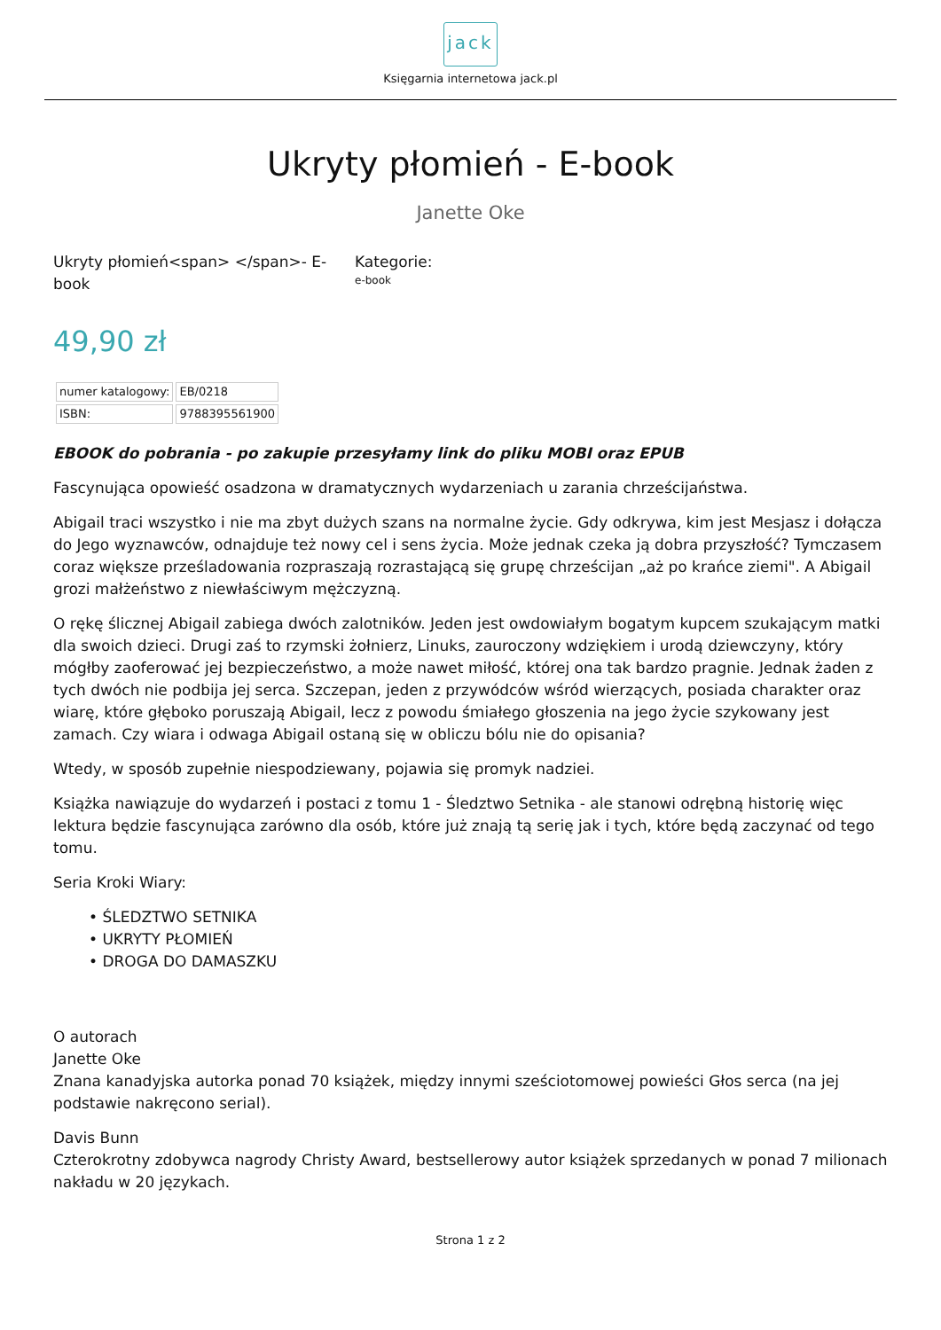jack
Księgarnia internetowa jack.pl
Ukryty płomień - E-book
Janette Oke
Ukryty płomień<span> </span>- E-book
Kategorie:
e-book
49,90 zł
| numer katalogowy: | EB/0218 |
| ISBN: | 9788395561900 |
EBOOK do pobrania - po zakupie przesyłamy link do pliku MOBI oraz EPUB
Fascynująca opowieść osadzona w dramatycznych wydarzeniach u zarania chrześcijaństwa.
Abigail traci wszystko i nie ma zbyt dużych szans na normalne życie. Gdy odkrywa, kim jest Mesjasz i dołącza do Jego wyznawców, odnajduje też nowy cel i sens życia. Może jednak czeka ją dobra przyszłość? Tymczasem coraz większe prześladowania rozpraszają rozrastającą się grupę chrześcijan „aż po krańce ziemi". A Abigail grozi małżeństwo z niewłaściwym mężczyzną.
O rękę ślicznej Abigail zabiega dwóch zalotników. Jeden jest owdowiałym bogatym kupcem szukającym matki dla swoich dzieci. Drugi zaś to rzymski żołnierz, Linuks, zauroczony wdziękiem i urodą dziewczyny, który mógłby zaoferować jej bezpieczeństwo, a może nawet miłość, której ona tak bardzo pragnie. Jednak żaden z tych dwóch nie podbija jej serca. Szczepan, jeden z przywódców wśród wierzących, posiada charakter oraz wiarę, które głęboko poruszają Abigail, lecz z powodu śmiałego głoszenia na jego życie szykowany jest zamach. Czy wiara i odwaga Abigail ostaną się w obliczu bólu nie do opisania?
Wtedy, w sposób zupełnie niespodziewany, pojawia się promyk nadziei.
Książka nawiązuje do wydarzeń i postaci z tomu 1 - Śledztwo Setnika - ale stanowi odrębną historię więc lektura będzie fascynująca zarówno dla osób, które już znają tą serię jak i tych, które będą zaczynać od tego tomu.
Seria Kroki Wiary:
• ŚLEDZTWO SETNIKA
• UKRYTY PŁOMIEŃ
• DROGA DO DAMASZKU
O autorach
Janette Oke
Znana kanadyjska autorka ponad 70 książek, między innymi sześciotomowej powieści Głos serca (na jej podstawie nakręcono serial).
Davis Bunn
Czterokrotny zdobywca nagrody Christy Award, bestsellerowy autor książek sprzedanych w ponad 7 milionach nakładu w 20 językach.
Strona 1 z 2